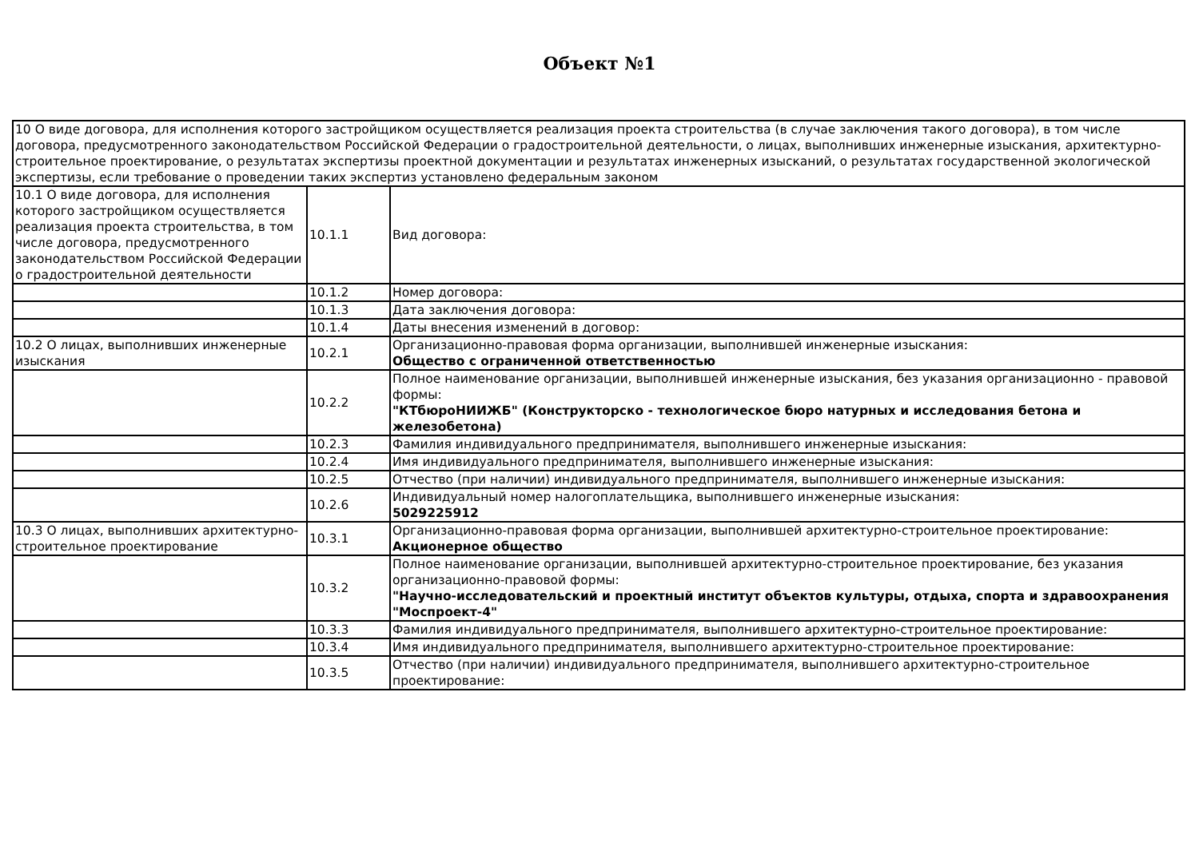Объект №1
| 10 О виде договора, для исполнения которого застройщиком осуществляется реализация проекта строительства (в случае заключения такого договора), в том числе договора, предусмотренного законодательством Российской Федерации о градостроительной деятельности, о лицах, выполнивших инженерные изыскания, архитектурно-строительное проектирование, о результатах экспертизы проектной документации и результатах инженерных изысканий, о результатах государственной экологической экспертизы, если требование о проведении таких экспертиз установлено федеральным законом | | |
| 10.1 О виде договора, для исполнения которого застройщиком осуществляется реализация проекта строительства, в том числе договора, предусмотренного законодательством Российской Федерации о градостроительной деятельности | 10.1.1 | Вид договора: |
| | 10.1.2 | Номер договора: |
| | 10.1.3 | Дата заключения договора: |
| | 10.1.4 | Даты внесения изменений в договор: |
| 10.2 О лицах, выполнивших инженерные изыскания | 10.2.1 | Организационно-правовая форма организации, выполнившей инженерные изыскания: Общество с ограниченной ответственностью |
| | 10.2.2 | Полное наименование организации, выполнившей инженерные изыскания, без указания организационно - правовой формы: "КТбюроНИИЖБ" (Конструкторско - технологическое бюро натурных и исследования бетона и железобетона) |
| | 10.2.3 | Фамилия индивидуального предпринимателя, выполнившего инженерные изыскания: |
| | 10.2.4 | Имя индивидуального предпринимателя, выполнившего инженерные изыскания: |
| | 10.2.5 | Отчество (при наличии) индивидуального предпринимателя, выполнившего инженерные изыскания: |
| | 10.2.6 | Индивидуальный номер налогоплательщика, выполнившего инженерные изыскания: 5029225912 |
| 10.3 О лицах, выполнивших архитектурно-строительное проектирование | 10.3.1 | Организационно-правовая форма организации, выполнившей архитектурно-строительное проектирование: Акционерное общество |
| | 10.3.2 | Полное наименование организации, выполнившей архитектурно-строительное проектирование, без указания организационно-правовой формы: "Научно-исследовательский и проектный институт объектов культуры, отдыха, спорта и здравоохранения "Моспроект-4" |
| | 10.3.3 | Фамилия индивидуального предпринимателя, выполнившего архитектурно-строительное проектирование: |
| | 10.3.4 | Имя индивидуального предпринимателя, выполнившего архитектурно-строительное проектирование: |
| | 10.3.5 | Отчество (при наличии) индивидуального предпринимателя, выполнившего архитектурно-строительное проектирование: |